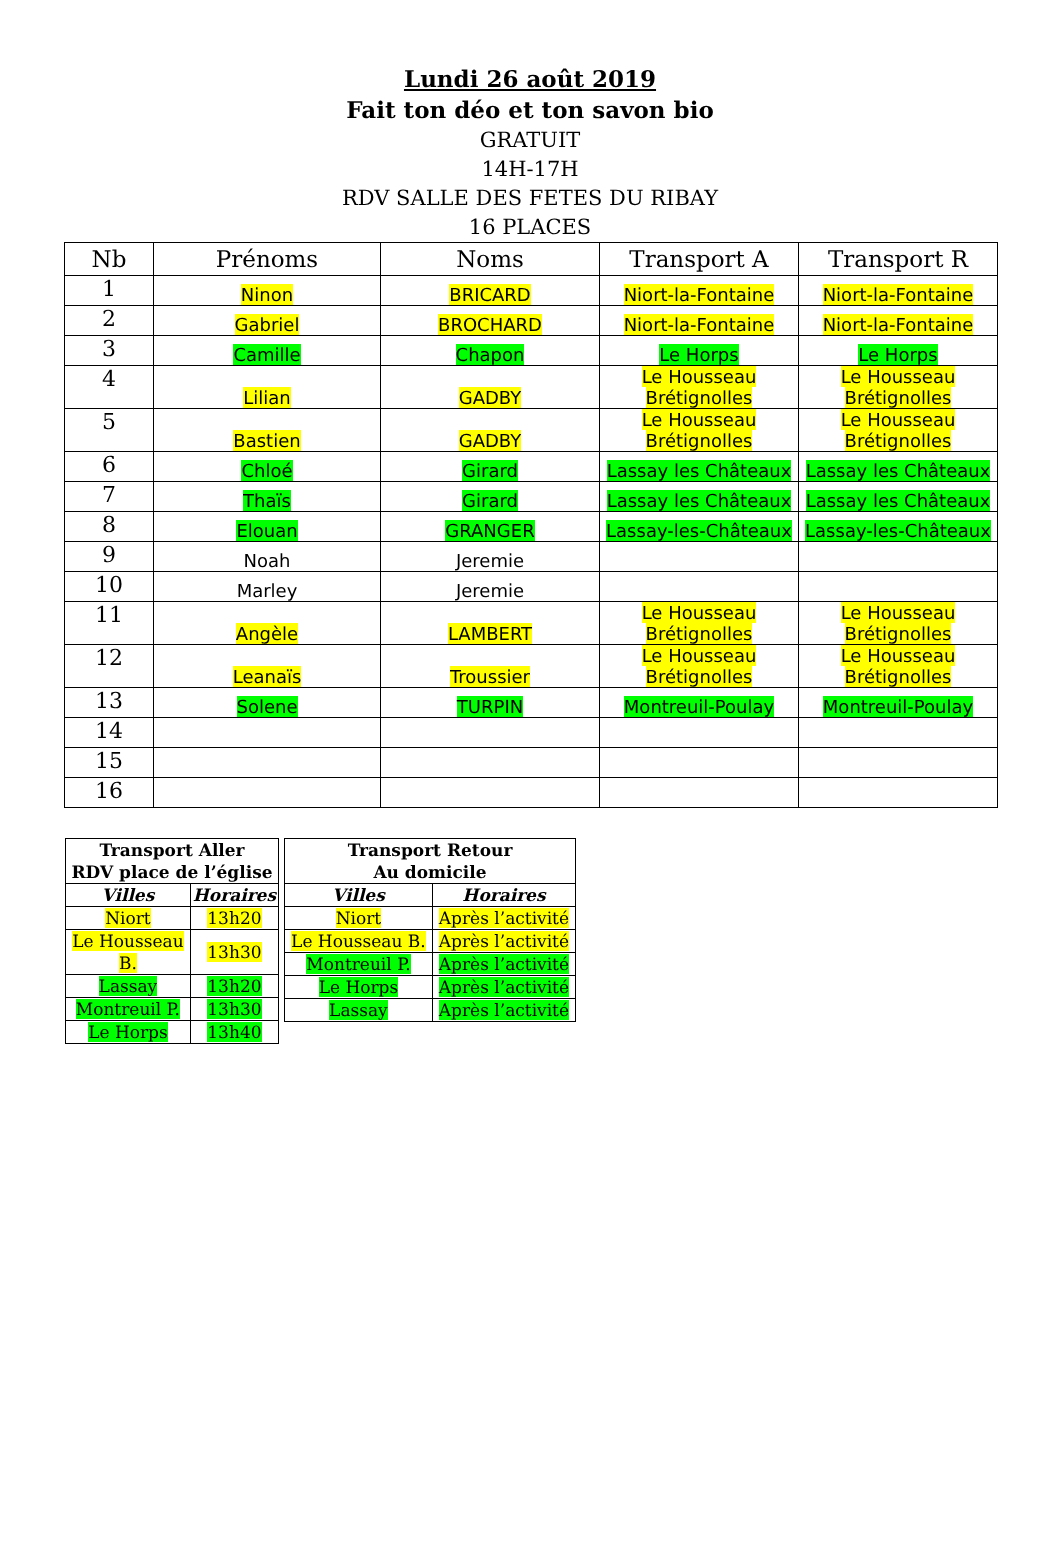Lundi 26 août 2019
Fait ton déo et ton savon bio
GRATUIT
14H-17H
RDV SALLE DES FETES DU RIBAY
16 PLACES
| Nb | Prénoms | Noms | Transport A | Transport R |
| --- | --- | --- | --- | --- |
| 1 | Ninon | BRICARD | Niort-la-Fontaine | Niort-la-Fontaine |
| 2 | Gabriel | BROCHARD | Niort-la-Fontaine | Niort-la-Fontaine |
| 3 | Camille | Chapon | Le Horps | Le Horps |
| 4 | Lilian | GADBY | Le Housseau Brétignolles | Le Housseau Brétignolles |
| 5 | Bastien | GADBY | Le Housseau Brétignolles | Le Housseau Brétignolles |
| 6 | Chloé | Girard | Lassay les Châteaux | Lassay les Châteaux |
| 7 | Thaïs | Girard | Lassay les Châteaux | Lassay les Châteaux |
| 8 | Elouan | GRANGER | Lassay-les-Châteaux | Lassay-les-Châteaux |
| 9 | Noah | Jeremie | | |
| 10 | Marley | Jeremie | | |
| 11 | Angèle | LAMBERT | Le Housseau Brétignolles | Le Housseau Brétignolles |
| 12 | Leanaïs | Troussier | Le Housseau Brétignolles | Le Housseau Brétignolles |
| 13 | Solene | TURPIN | Montreuil-Poulay | Montreuil-Poulay |
| 14 | | | | |
| 15 | | | | |
| 16 | | | | |
| Transport Aller RDV place de l’église | |
| --- | --- |
| Villes | Horaires |
| Niort | 13h20 |
| Le Housseau B. | 13h30 |
| Lassay | 13h20 |
| Montreuil P. | 13h30 |
| Le Horps | 13h40 |
| Transport Retour Au domicile | |
| --- | --- |
| Villes | Horaires |
| Niort | Après l’activité |
| Le Housseau B. | Après l’activité |
| Montreuil P. | Après l’activité |
| Le Horps | Après l’activité |
| Lassay | Après l’activité |